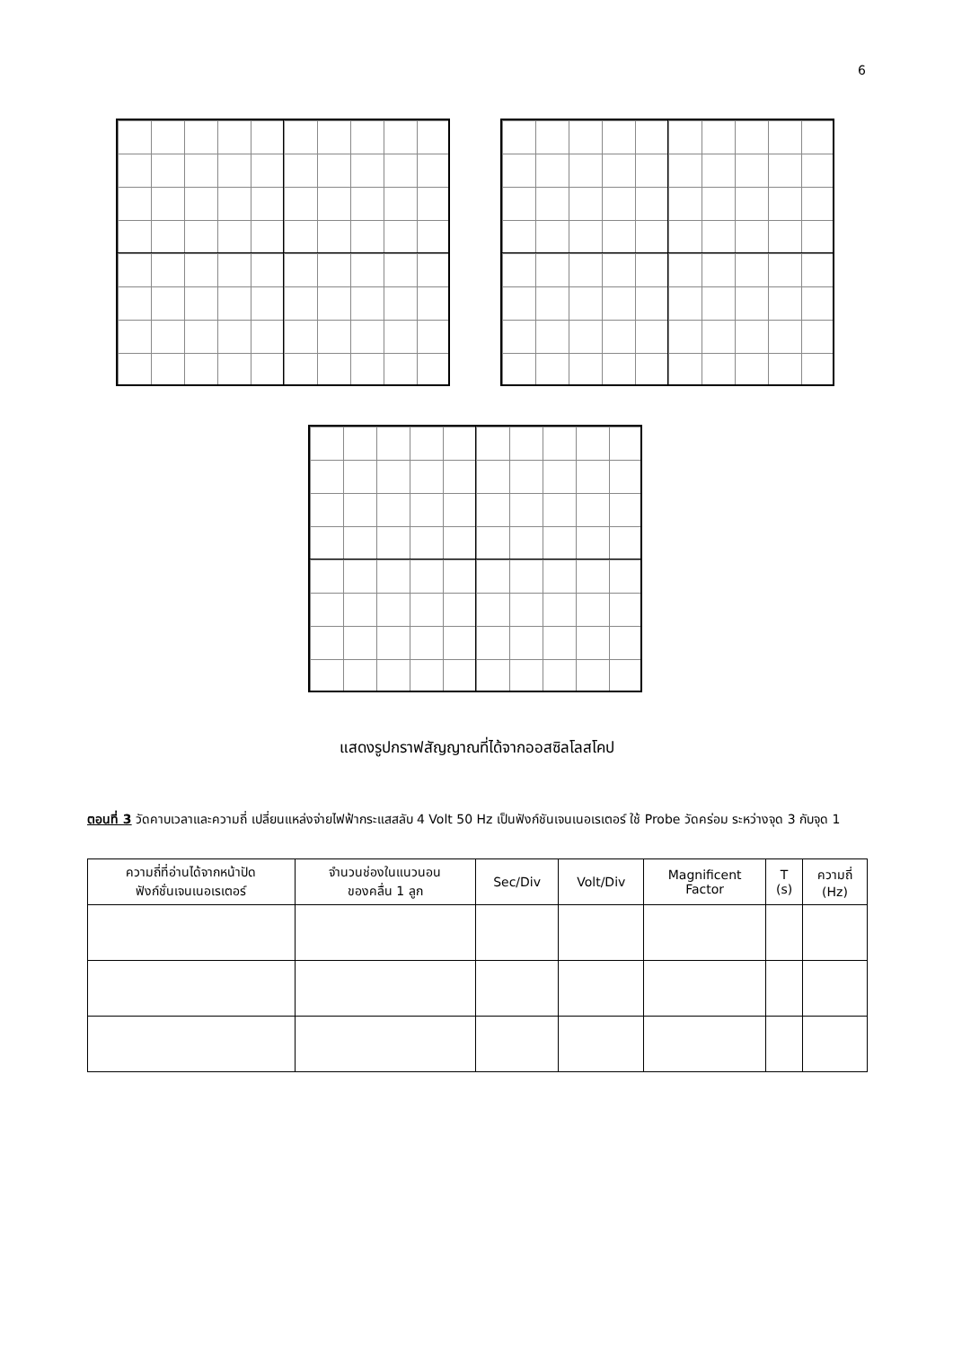6
แสดงรูปกราฟสัญญาณที่ได้จากออสซิลโลสโคป
ตอนที่ 3 วัดคาบเวลาและความถี่ เปลี่ยนแหล่งจ่ายไฟฟ้ากระแสสลับ 4 Volt 50 Hz เป็นฟังก์ชันเจนเนอเรเตอร์ ใช้ Probe วัดคร่อม ระหว่างจุด 3 กับจุด 1
| ความถี่ที่อ่านได้จากหน้าปัด ฟังก์ชั่นเจนเนอเรเตอร์ | จำนวนช่องในแนวนอน ของคลื่น 1 ลูก | Sec/Div | Volt/Div | Magnificent Factor | T (s) | ความถี่ (Hz) |
| --- | --- | --- | --- | --- | --- | --- |